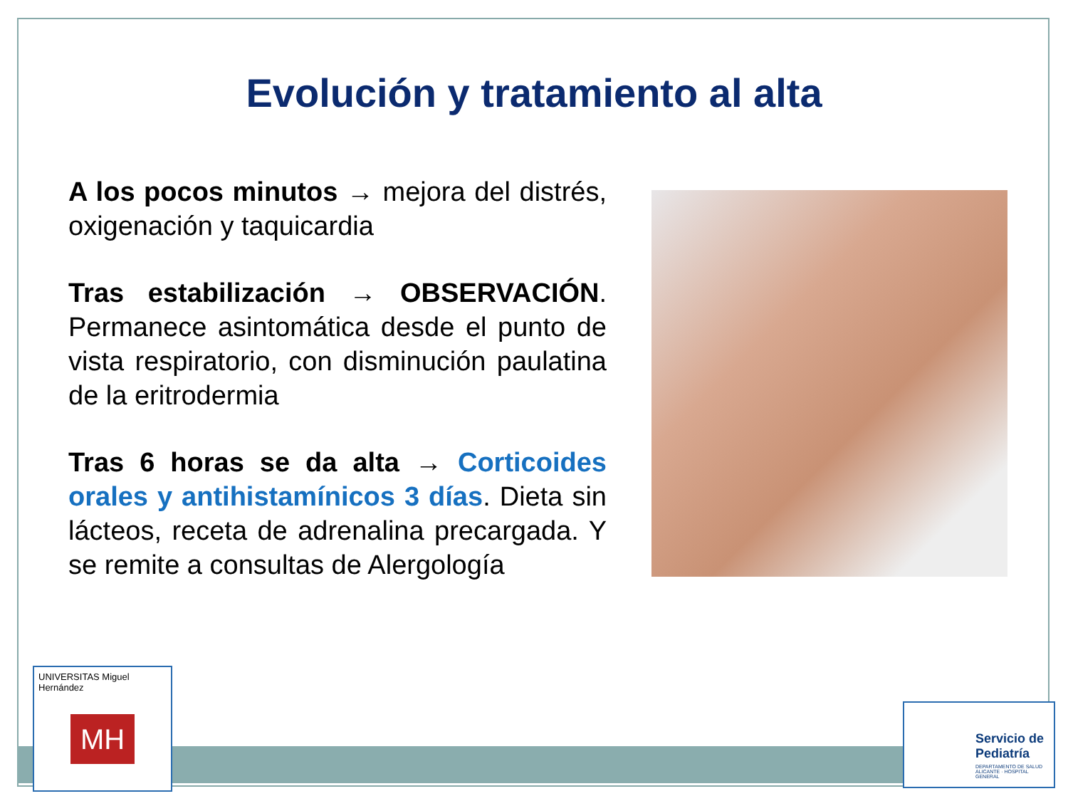Evolución y tratamiento al alta
A los pocos minutos → mejora del distrés, oxigenación y taquicardia
Tras estabilización → OBSERVACIÓN. Permanece asintomática desde el punto de vista respiratorio, con disminución paulatina de la eritrodermia
Tras 6 horas se da alta → Corticoides orales y antihistamínicos 3 días. Dieta sin lácteos, receta de adrenalina precargada. Y se remite a consultas de Alergología
UNIVERSITAS Miguel Hernández
MH
Servicio de Pediatría
DEPARTAMENTO DE SALUD ALICANTE · HOSPITAL GENERAL